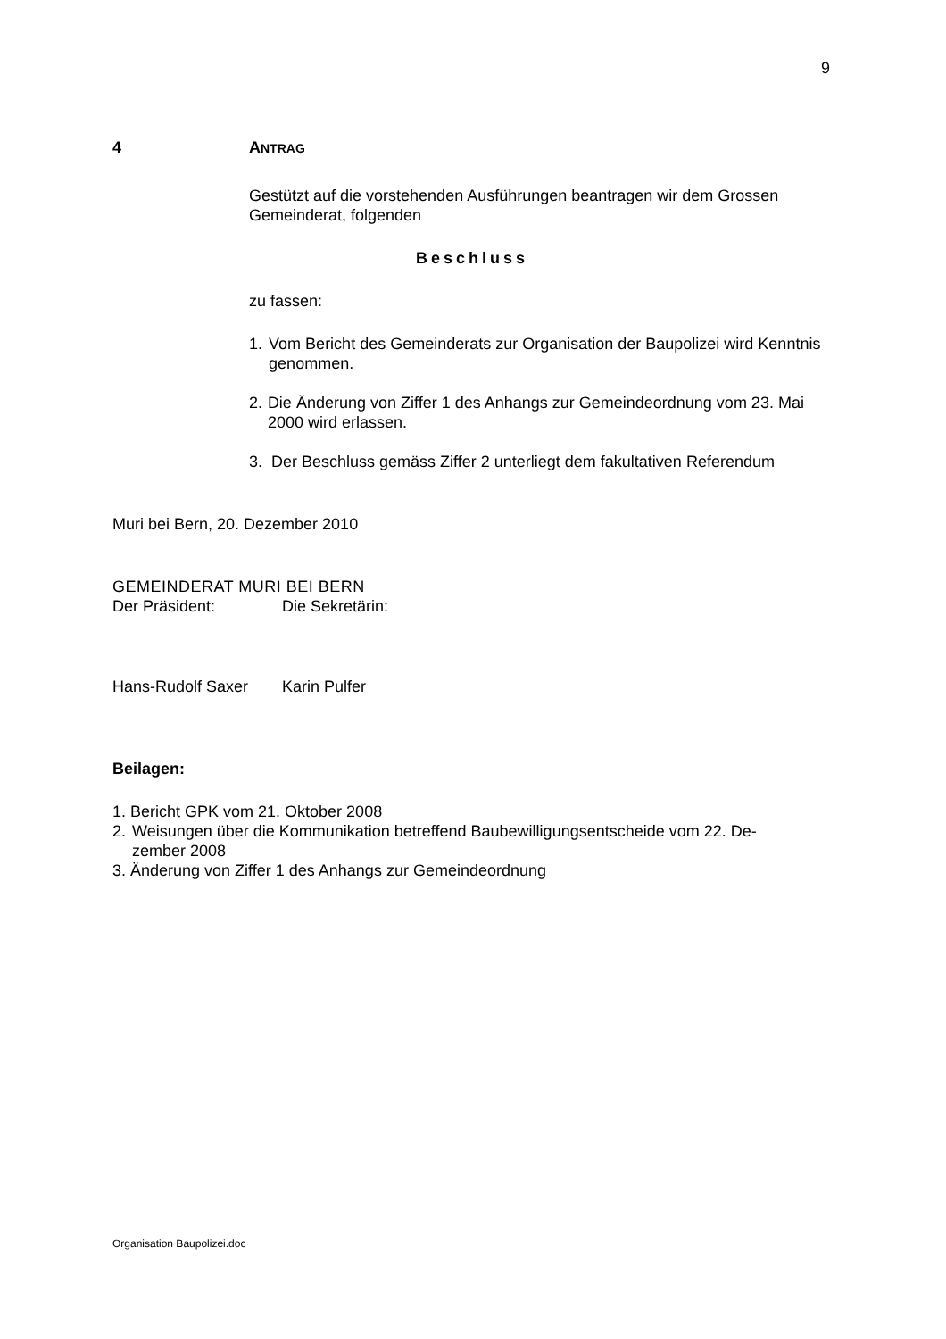9
4 ANTRAG
Gestützt auf die vorstehenden Ausführungen beantragen wir dem Grossen Gemeinderat, folgenden
Beschluss
zu fassen:
1. Vom Bericht des Gemeinderats zur Organisation der Baupolizei wird Kenntnis genommen.
2. Die Änderung von Ziffer 1 des Anhangs zur Gemeindeordnung vom 23. Mai 2000 wird erlassen.
3. Der Beschluss gemäss Ziffer 2 unterliegt dem fakultativen Referendum
Muri bei Bern, 20. Dezember 2010
GEMEINDERAT MURI BEI BERN
Der Präsident: Die Sekretärin:
Hans-Rudolf Saxer Karin Pulfer
Beilagen:
1. Bericht GPK vom 21. Oktober 2008
2. Weisungen über die Kommunikation betreffend Baubewilligungsentscheide vom 22. De-
zember 2008
3. Änderung von Ziffer 1 des Anhangs zur Gemeindeordnung
Organisation Baupolizei.doc